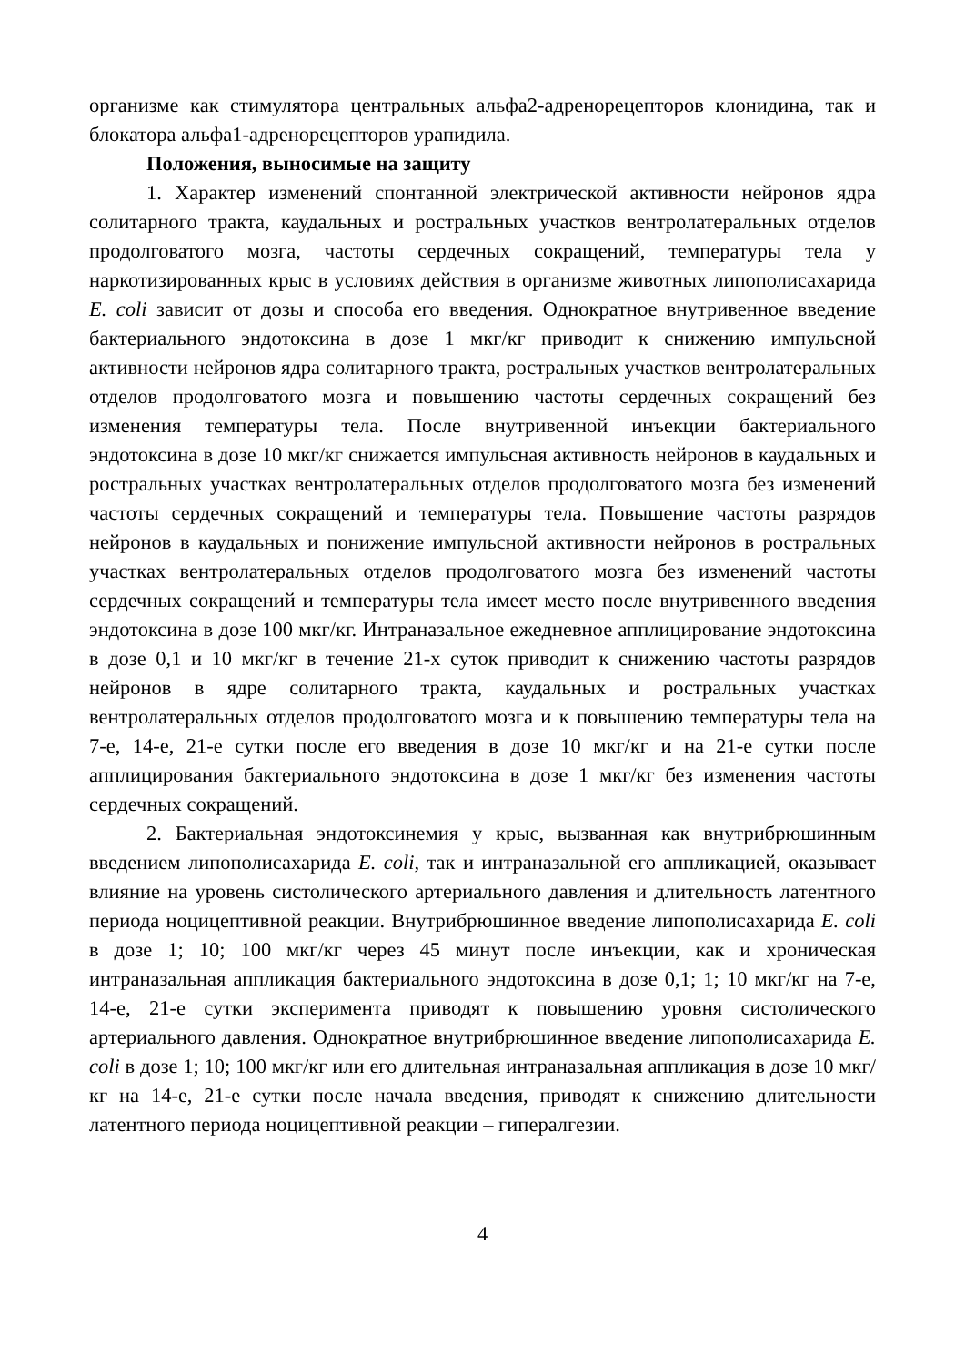организме как стимулятора центральных альфа2-адренорецепторов клонидина, так и блокатора альфа1-адренорецепторов урапидила.
Положения, выносимые на защиту
1. Характер изменений спонтанной электрической активности нейронов ядра солитарного тракта, каудальных и ростральных участков вентролатеральных отделов продолговатого мозга, частоты сердечных сокращений, температуры тела у наркотизированных крыс в условиях действия в организме животных липополисахарида E. coli зависит от дозы и способа его введения. Однократное внутривенное введение бактериального эндотоксина в дозе 1 мкг/кг приводит к снижению импульсной активности нейронов ядра солитарного тракта, ростральных участков вентролатеральных отделов продолговатого мозга и повышению частоты сердечных сокращений без изменения температуры тела. После внутривенной инъекции бактериального эндотоксина в дозе 10 мкг/кг снижается импульсная активность нейронов в каудальных и ростральных участках вентролатеральных отделов продолговатого мозга без изменений частоты сердечных сокращений и температуры тела. Повышение частоты разрядов нейронов в каудальных и понижение импульсной активности нейронов в ростральных участках вентролатеральных отделов продолговатого мозга без изменений частоты сердечных сокращений и температуры тела имеет место после внутривенного введения эндотоксина в дозе 100 мкг/кг. Интраназальное ежедневное апплицирование эндотоксина в дозе 0,1 и 10 мкг/кг в течение 21-х суток приводит к снижению частоты разрядов нейронов в ядре солитарного тракта, каудальных и ростральных участках вентролатеральных отделов продолговатого мозга и к повышению температуры тела на 7-е, 14-е, 21-е сутки после его введения в дозе 10 мкг/кг и на 21-е сутки после апплицирования бактериального эндотоксина в дозе 1 мкг/кг без изменения частоты сердечных сокращений.
2. Бактериальная эндотоксинемия у крыс, вызванная как внутрибрюшинным введением липополисахарида E. coli, так и интраназальной его аппликацией, оказывает влияние на уровень систолического артериального давления и длительность латентного периода ноцицептивной реакции. Внутрибрюшинное введение липополисахарида E. coli в дозе 1; 10; 100 мкг/кг через 45 минут после инъекции, как и хроническая интраназальная аппликация бактериального эндотоксина в дозе 0,1; 1; 10 мкг/кг на 7-е, 14-е, 21-е сутки эксперимента приводят к повышению уровня систолического артериального давления. Однократное внутрибрюшинное введение липополисахарида E. coli в дозе 1; 10; 100 мкг/кг или его длительная интраназальная аппликация в дозе 10 мкг/кг на 14-е, 21-е сутки после начала введения, приводят к снижению длительности латентного периода ноцицептивной реакции – гипералгезии.
4